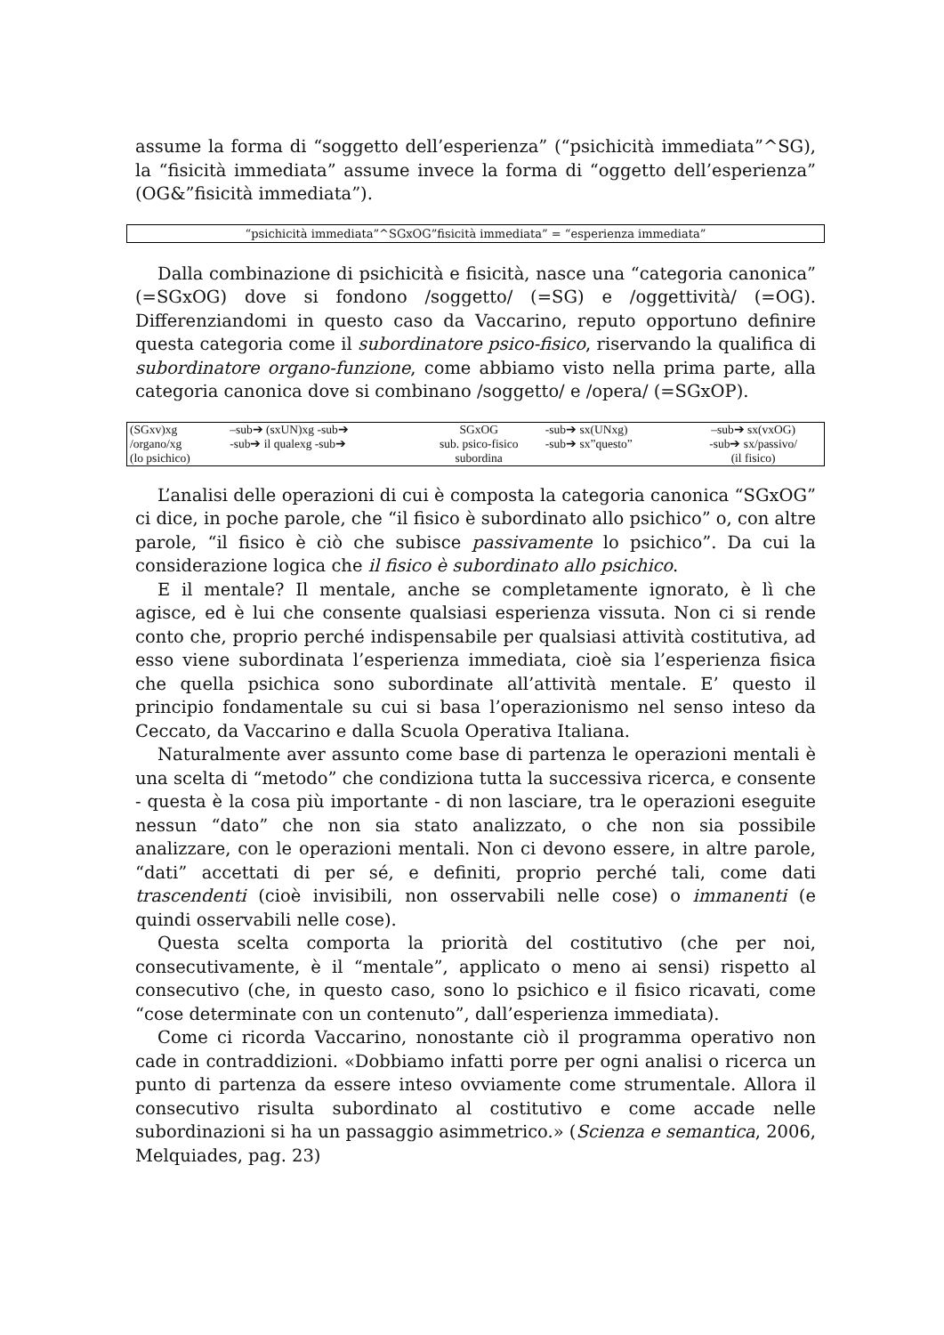assume la forma di “soggetto dell’esperienza” (“psichicità immediata”^SG), la “fisicità immediata” assume invece la forma di “oggetto dell’esperienza” (OG&”fisicità immediata”).
“psichicità immediata”^SGxOG”fisicità immediata” = “esperienza immediata”
Dalla combinazione di psichicità e fisicità, nasce una “categoria canonica” (=SGxOG) dove si fondono /soggetto/ (=SG) e /oggettività/ (=OG). Differenziandomi in questo caso da Vaccarino, reputo opportuno definire questa categoria come il subordinatore psico-fisico, riservando la qualifica di subordinatore organo-funzione, come abbiamo visto nella prima parte, alla categoria canonica dove si combinano /soggetto/ e /opera/ (=SGxOP).
| (SGxv)xg | –sub➔ (sxUN)xg -sub➔ | SGxOG | -sub➔ sx(UNxg) | –sub➔ sx(vxOG) |
| /organo/xg | -sub➔ il qualexg -sub➔ | sub. psico-fisico | -sub➔ sx”questo” | -sub➔ sx/passivo/ |
| (lo psichico) | | subordina | | (il fisico) |
L’analisi delle operazioni di cui è composta la categoria canonica “SGxOG” ci dice, in poche parole, che “il fisico è subordinato allo psichico” o, con altre parole, “il fisico è ciò che subisce passivamente lo psichico”. Da cui la considerazione logica che il fisico è subordinato allo psichico.
E il mentale? Il mentale, anche se completamente ignorato, è lì che agisce, ed è lui che consente qualsiasi esperienza vissuta. Non ci si rende conto che, proprio perché indispensabile per qualsiasi attività costitutiva, ad esso viene subordinata l’esperienza immediata, cioè sia l’esperienza fisica che quella psichica sono subordinate all’attività mentale. E’ questo il principio fondamentale su cui si basa l’operazionismo nel senso inteso da Ceccato, da Vaccarino e dalla Scuola Operativa Italiana.
Naturalmente aver assunto come base di partenza le operazioni mentali è una scelta di “metodo” che condiziona tutta la successiva ricerca, e consente - questa è la cosa più importante - di non lasciare, tra le operazioni eseguite nessun “dato” che non sia stato analizzato, o che non sia possibile analizzare, con le operazioni mentali. Non ci devono essere, in altre parole, “dati” accettati di per sé, e definiti, proprio perché tali, come dati trascendenti (cioè invisibili, non osservabili nelle cose) o immanenti (e quindi osservabili nelle cose).
Questa scelta comporta la priorità del costitutivo (che per noi, consecutivamente, è il “mentale”, applicato o meno ai sensi) rispetto al consecutivo (che, in questo caso, sono lo psichico e il fisico ricavati, come “cose determinate con un contenuto”, dall’esperienza immediata).
Come ci ricorda Vaccarino, nonostante ciò il programma operativo non cade in contraddizioni. «Dobbiamo infatti porre per ogni analisi o ricerca un punto di partenza da essere inteso ovviamente come strumentale. Allora il consecutivo risulta subordinato al costitutivo e come accade nelle subordinazioni si ha un passaggio asimmetrico.» (Scienza e semantica, 2006, Melquiades, pag. 23)